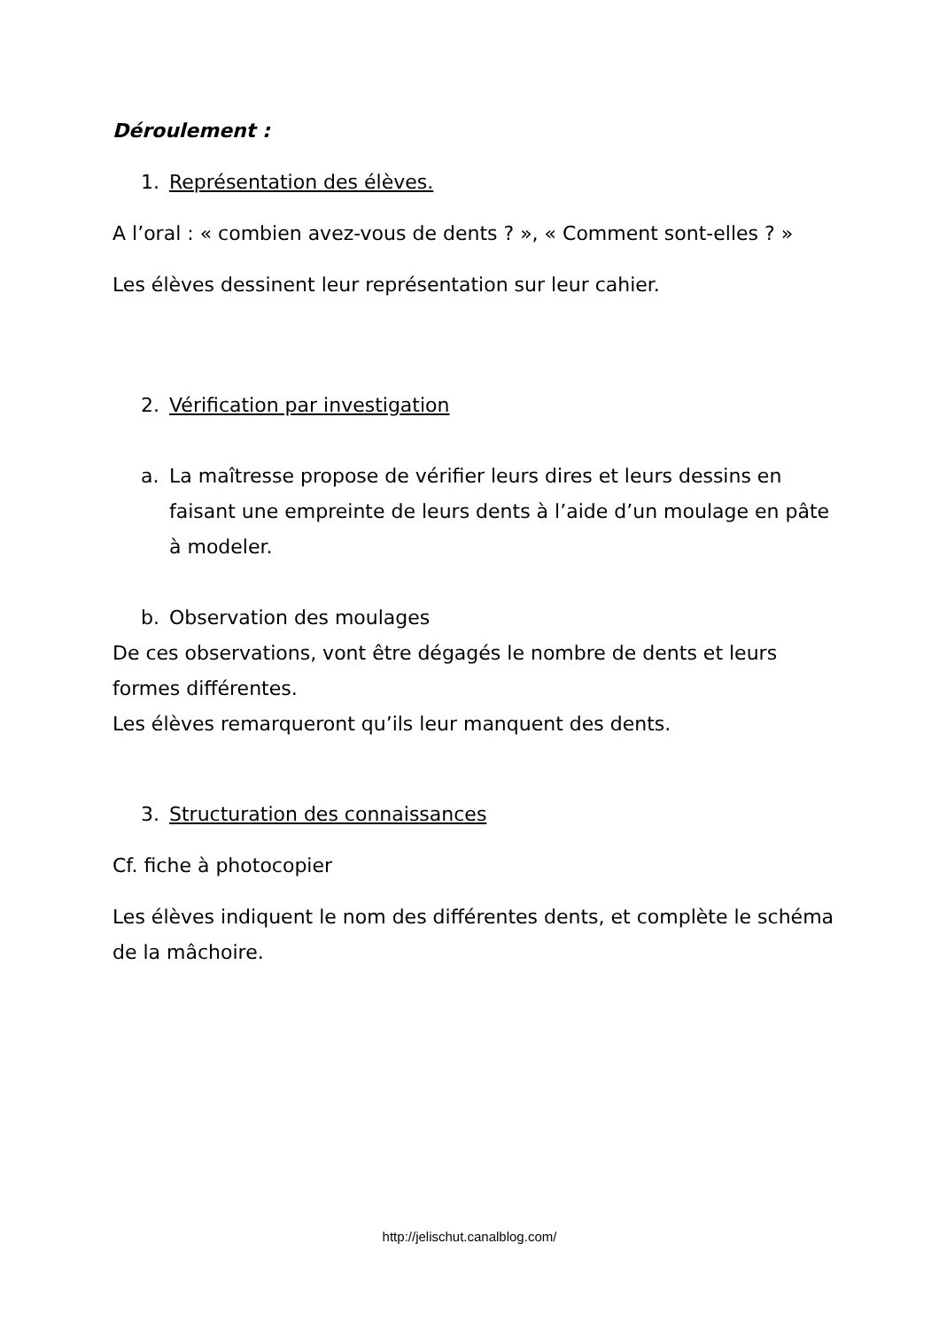Déroulement :
1. Représentation des élèves.
A l’oral : « combien avez-vous de dents ? », « Comment sont-elles ? »
Les élèves dessinent leur représentation sur leur cahier.
2. Vérification par investigation
a. La maîtresse propose de vérifier leurs dires et leurs dessins en faisant une empreinte de leurs dents à l’aide d’un moulage en pâte à modeler.
b. Observation des moulages
De ces observations, vont être dégagés le nombre de dents et leurs formes différentes.
Les élèves remarqueront qu’ils leur manquent des dents.
3. Structuration des connaissances
Cf. fiche à photocopier
Les élèves indiquent le nom des différentes dents, et complète le schéma de la mâchoire.
http://jelischut.canalblog.com/